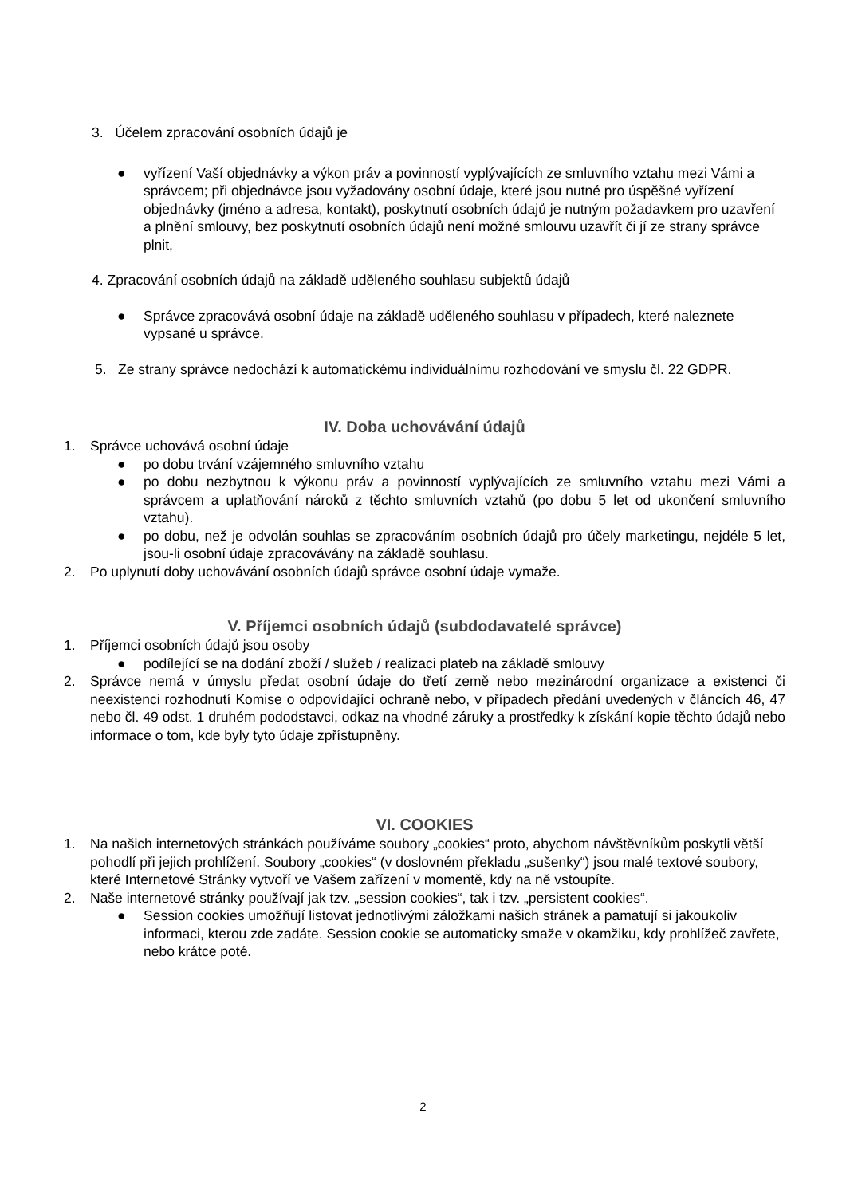3. Účelem zpracování osobních údajů je
● vyřízení Vaší objednávky a výkon práv a povinností vyplývajících ze smluvního vztahu mezi Vámi a správcem; při objednávce jsou vyžadovány osobní údaje, které jsou nutné pro úspěšné vyřízení objednávky (jméno a adresa, kontakt), poskytnutí osobních údajů je nutným požadavkem pro uzavření a plnění smlouvy, bez poskytnutí osobních údajů není možné smlouvu uzavřít či jí ze strany správce plnit,
4. Zpracování osobních údajů na základě uděleného souhlasu subjektů údajů
● Správce zpracovává osobní údaje na základě uděleného souhlasu v případech, které naleznete vypsané u správce.
5. Ze strany správce nedochází k automatickému individuálnímu rozhodování ve smyslu čl. 22 GDPR.
IV. Doba uchovávání údajů
1. Správce uchovává osobní údaje
● po dobu trvání vzájemného smluvního vztahu
● po dobu nezbytnou k výkonu práv a povinností vyplývajících ze smluvního vztahu mezi Vámi a správcem a uplatňování nároků z těchto smluvních vztahů (po dobu 5 let od ukončení smluvního vztahu).
● po dobu, než je odvolán souhlas se zpracováním osobních údajů pro účely marketingu, nejdéle 5 let, jsou-li osobní údaje zpracovávány na základě souhlasu.
2. Po uplynutí doby uchovávání osobních údajů správce osobní údaje vymaže.
V. Příjemci osobních údajů (subdodavatelé správce)
1. Příjemci osobních údajů jsou osoby
● podílející se na dodání zboží / služeb / realizaci plateb na základě smlouvy
2. Správce nemá v úmyslu předat osobní údaje do třetí země nebo mezinárodní organizace a existenci či neexistenci rozhodnutí Komise o odpovídající ochraně nebo, v případech předání uvedených v článcích 46, 47 nebo čl. 49 odst. 1 druhém pododstavci, odkaz na vhodné záruky a prostředky k získání kopie těchto údajů nebo informace o tom, kde byly tyto údaje zpřístupněny.
VI. COOKIES
1. Na našich internetových stránkách používáme soubory „cookies“ proto, abychom návštěvníkům poskytli větší pohodlí při jejich prohlížení. Soubory „cookies“ (v doslovném překladu „sušenky“) jsou malé textové soubory, které Internetové Stránky vytvoří ve Vašem zařízení v momentě, kdy na ně vstoupíte.
2. Naše internetové stránky používají jak tzv. „session cookies“, tak i tzv. „persistent cookies“.
● Session cookies umožňují listovat jednotlivými záložkami našich stránek a pamatují si jakoukoliv informaci, kterou zde zadáte. Session cookie se automaticky smaže v okamžiku, kdy prohlížeč zavřete, nebo krátce poté.
2